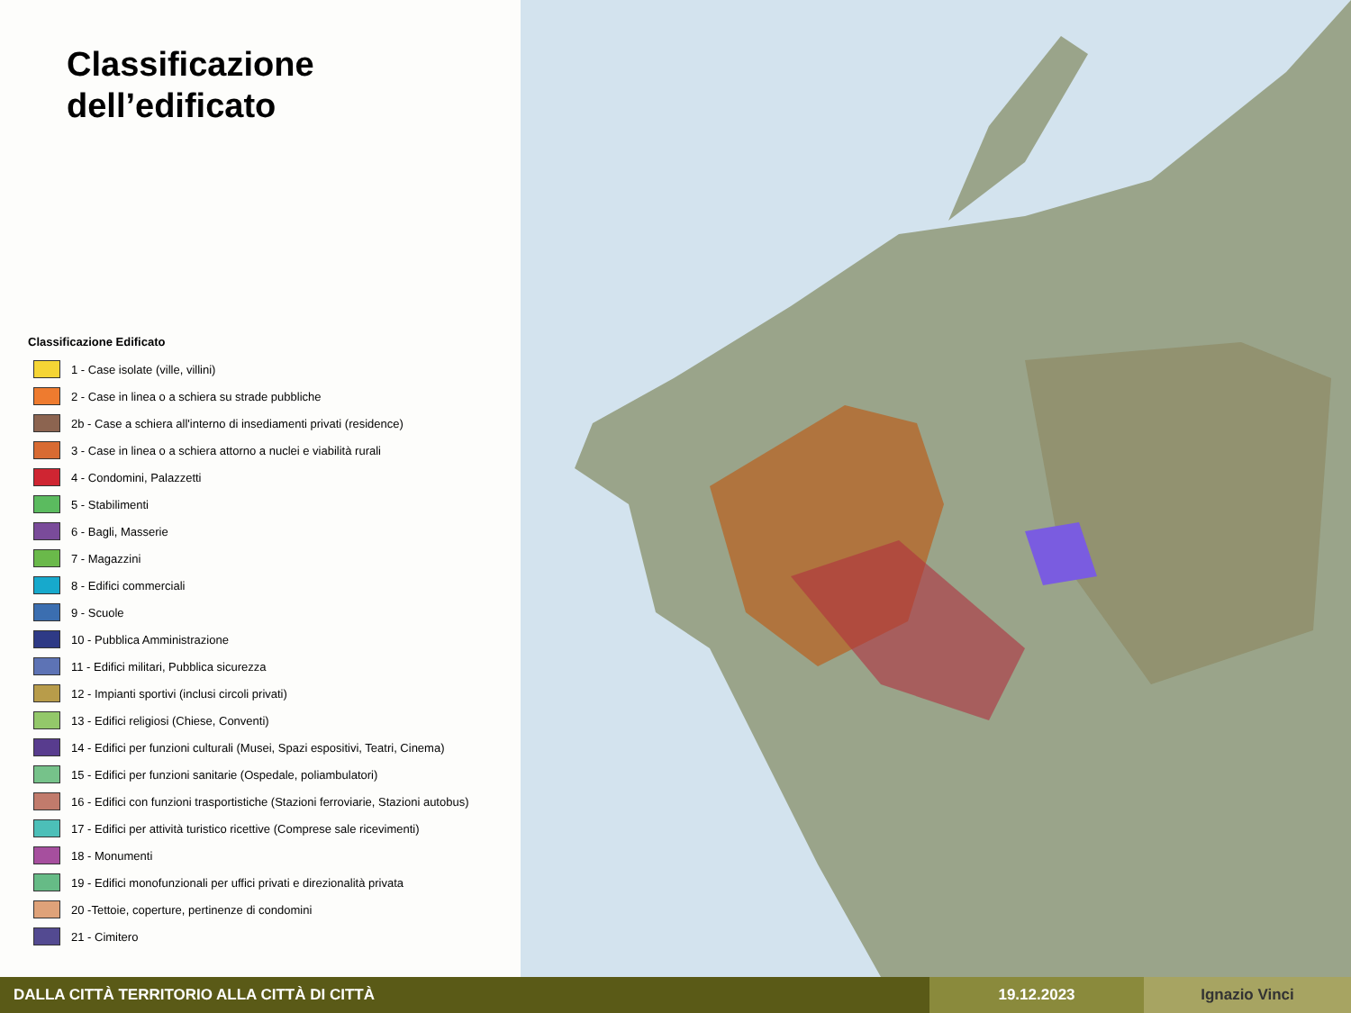Classificazione
dell’edificato
Classificazione Edificato
1 - Case isolate (ville, villini)
2 - Case in linea o a schiera su strade pubbliche
2b - Case a schiera all'interno di insediamenti privati (residence)
3 - Case in linea o a schiera attorno a nuclei e viabilità rurali
4 - Condomini, Palazzetti
5 - Stabilimenti
6 - Bagli, Masserie
7 - Magazzini
8 - Edifici commerciali
9 - Scuole
10 - Pubblica Amministrazione
11 - Edifici militari, Pubblica sicurezza
12 - Impianti sportivi (inclusi circoli privati)
13 - Edifici religiosi (Chiese, Conventi)
14 - Edifici per funzioni culturali (Musei, Spazi espositivi, Teatri, Cinema)
15 - Edifici per funzioni sanitarie (Ospedale, poliambulatori)
16 - Edifici con funzioni trasportistiche (Stazioni ferroviarie, Stazioni autobus)
17 - Edifici per attività turistico ricettive (Comprese sale ricevimenti)
18 - Monumenti
19 - Edifici monofunzionali per uffici privati e direzionalità privata
20 -Tettoie, coperture, pertinenze di condomini
21 - Cimitero
DALLA CITTÀ TERRITORIO ALLA CITTÀ DI CITTÀ 19.12.2023 Ignazio Vinci